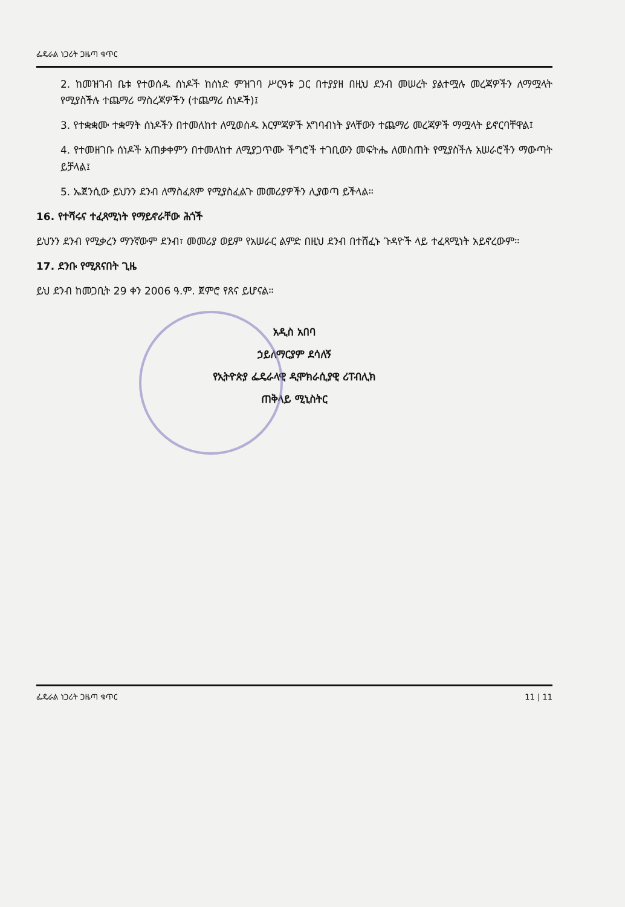ፌዴራል ነጋሪት ጋዜጣ ቁጥር
2. ከመዝገብ ቤቱ የተወሰዱ ሰነዶች ከሰነድ ምዝገባ ሥርዓቱ ጋር በተያያዘ በዚህ ደንብ መሠረት ያልተሟሉ መረጃዎችን ለማሟላት የሚያስችሉ ተጨማሪ ማስረጃዎችን (ተጨማሪ ሰነዶች)፤
3. የተቋቋሙ ተቋማት ሰነዶችን በተመለከተ ለሚወሰዱ እርምጃዎች አግባብነት ያላቸውን ተጨማሪ መረጃዎች ማሟላት ይኖርባቸዋል፤
4. የተመዘገቡ ሰነዶች አጠቃቀምን በተመለከተ ለሚያጋጥሙ ችግሮች ተገቢውን መፍትሔ ለመስጠት የሚያስችሉ አሠራሮችን ማውጣት ይቻላል፤
5. ኤጀንሲው ይህንን ደንብ ለማስፈጸም የሚያስፈልጉ መመሪያዎችን ሊያወጣ ይችላል።
16. የተሻሩና ተፈጻሚነት የማይኖራቸው ሕጎች
ይህንን ደንብ የሚቃረን ማንኛውም ደንብ፣ መመሪያ ወይም የአሠራር ልምድ በዚህ ደንብ በተሸፈኑ ጉዳዮች ላይ ተፈጻሚነት አይኖረውም።
17. ደንቡ የሚጸናበት ጊዜ
ይህ ደንብ ከመጋቢት 29 ቀን 2006 ዓ.ም. ጀምሮ የጸና ይሆናል።
አዲስ አበባ
ኃይለማርያም ደሳለኝ
የኢትዮጵያ ፌዴራላዊ ዲሞክራሲያዊ ሪፐብሊክ
ጠቅላይ ሚኒስትር
ፌዴራል ነጋሪት ጋዜጣ ቁጥር 11 | 11